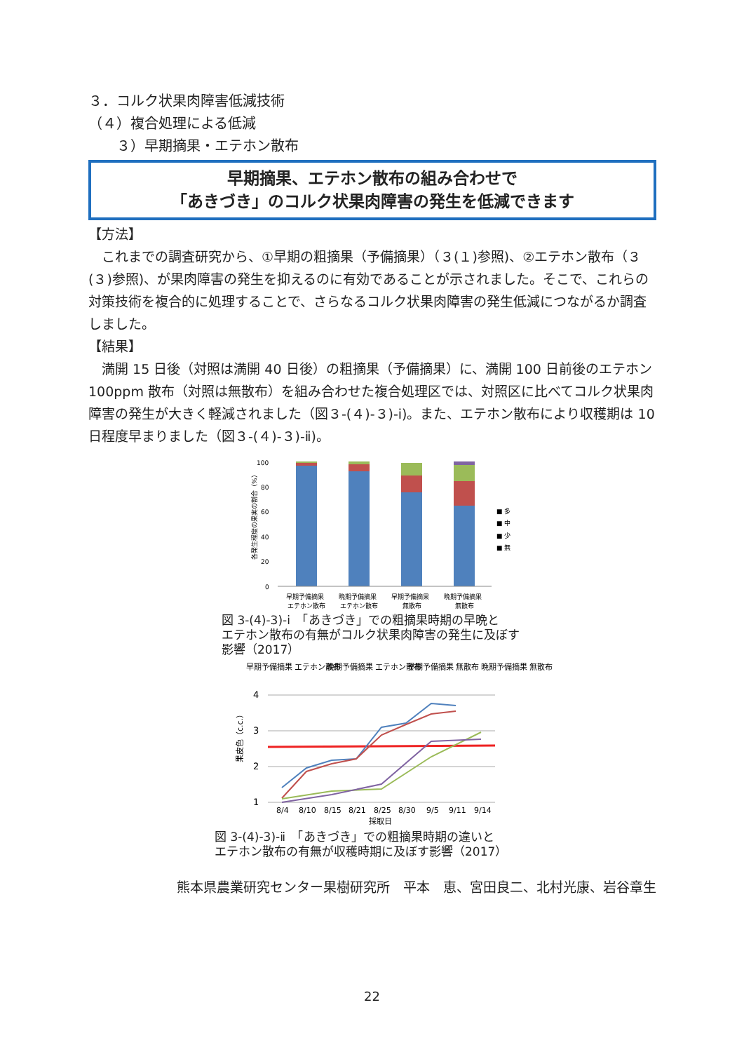３．コルク状果肉障害低減技術
（４）複合処理による低減
　　３）早期摘果・エテホン散布
早期摘果、エテホン散布の組み合わせで
「あきづき」のコルク状果肉障害の発生を低減できます
【方法】
　これまでの調査研究から、①早期の粗摘果（予備摘果）（３(１)参照)、②エテホン散布（３(３)参照)、が果肉障害の発生を抑えるのに有効であることが示されました。そこで、これらの対策技術を複合的に処理することで、さらなるコルク状果肉障害の発生低減につながるか調査しました。
【結果】
　満開 15 日後（対照は満開 40 日後）の粗摘果（予備摘果）に、満開 100 日前後のエテホン 100ppm 散布（対照は無散布）を組み合わせた複合処理区では、対照区に比べてコルク状果肉障害の発生が大きく軽減されました（図３-(４)-３)-ⅰ)。また、エテホン散布により収穫期は 10 日程度早まりました（図３-(４)-３)-ⅱ)。
100
80
60
40
20
0
各発生程度の果実の割合（%）
■ 多
■ 中
■ 少
■ 無
早期予備摘果
晩期予備摘果
早期予備摘果
晩期予備摘果
エテホン散布
エテホン散布
無散布
無散布
図 3-(4)-3)-ⅰ　「あきづき」での粗摘果時期の早晩と
エテホン散布の有無がコルク状果肉障害の発生に及ぼす
影響（2017）
早期予備摘果 エテホン散布
晩期予備摘果 エテホン散布
早期予備摘果 無散布
晩期予備摘果 無散布
4
3
2
1
果皮色（c.c.）
8/4
8/10
8/15
8/21
8/25
8/30
9/5
9/11
9/14
採取日
図 3-(4)-3)-ⅱ　「あきづき」での粗摘果時期の違いと
エテホン散布の有無が収穫時期に及ぼす影響（2017）
熊本県農業研究センター果樹研究所　平本　恵、宮田良二、北村光康、岩谷章生
22